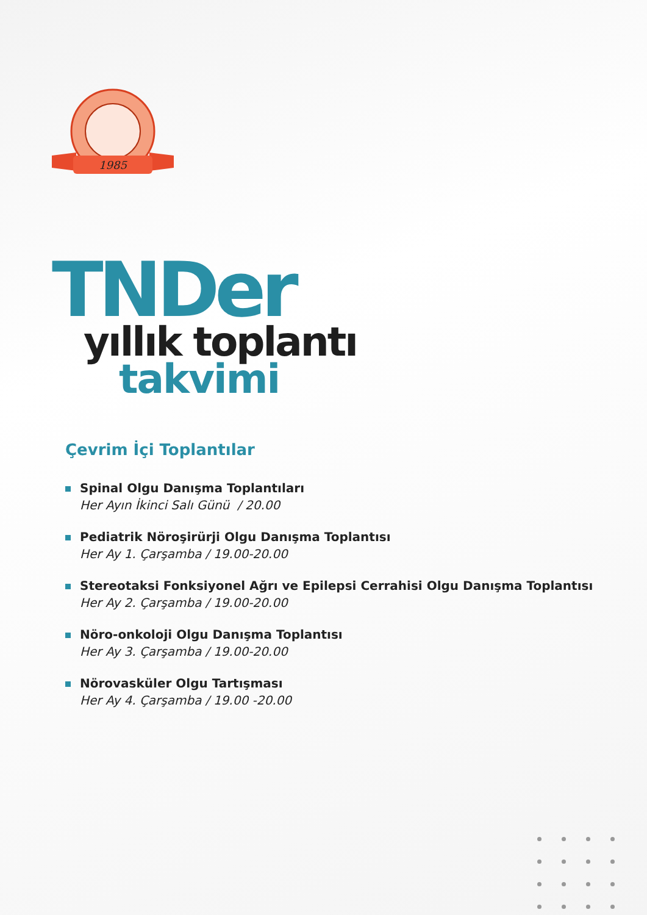1985
TNDer
yıllık toplantı
takvimi
Çevrim İçi Toplantılar
Spinal Olgu Danışma Toplantıları
Her Ayın İkinci Salı Günü / 20.00
Pediatrik Nöroşirürji Olgu Danışma Toplantısı
Her Ay 1. Çarşamba / 19.00-20.00
Stereotaksi Fonksiyonel Ağrı ve Epilepsi Cerrahisi Olgu Danışma Toplantısı
Her Ay 2. Çarşamba / 19.00-20.00
Nöro-onkoloji Olgu Danışma Toplantısı
Her Ay 3. Çarşamba / 19.00-20.00
Nörovasküler Olgu Tartışması
Her Ay 4. Çarşamba / 19.00 -20.00